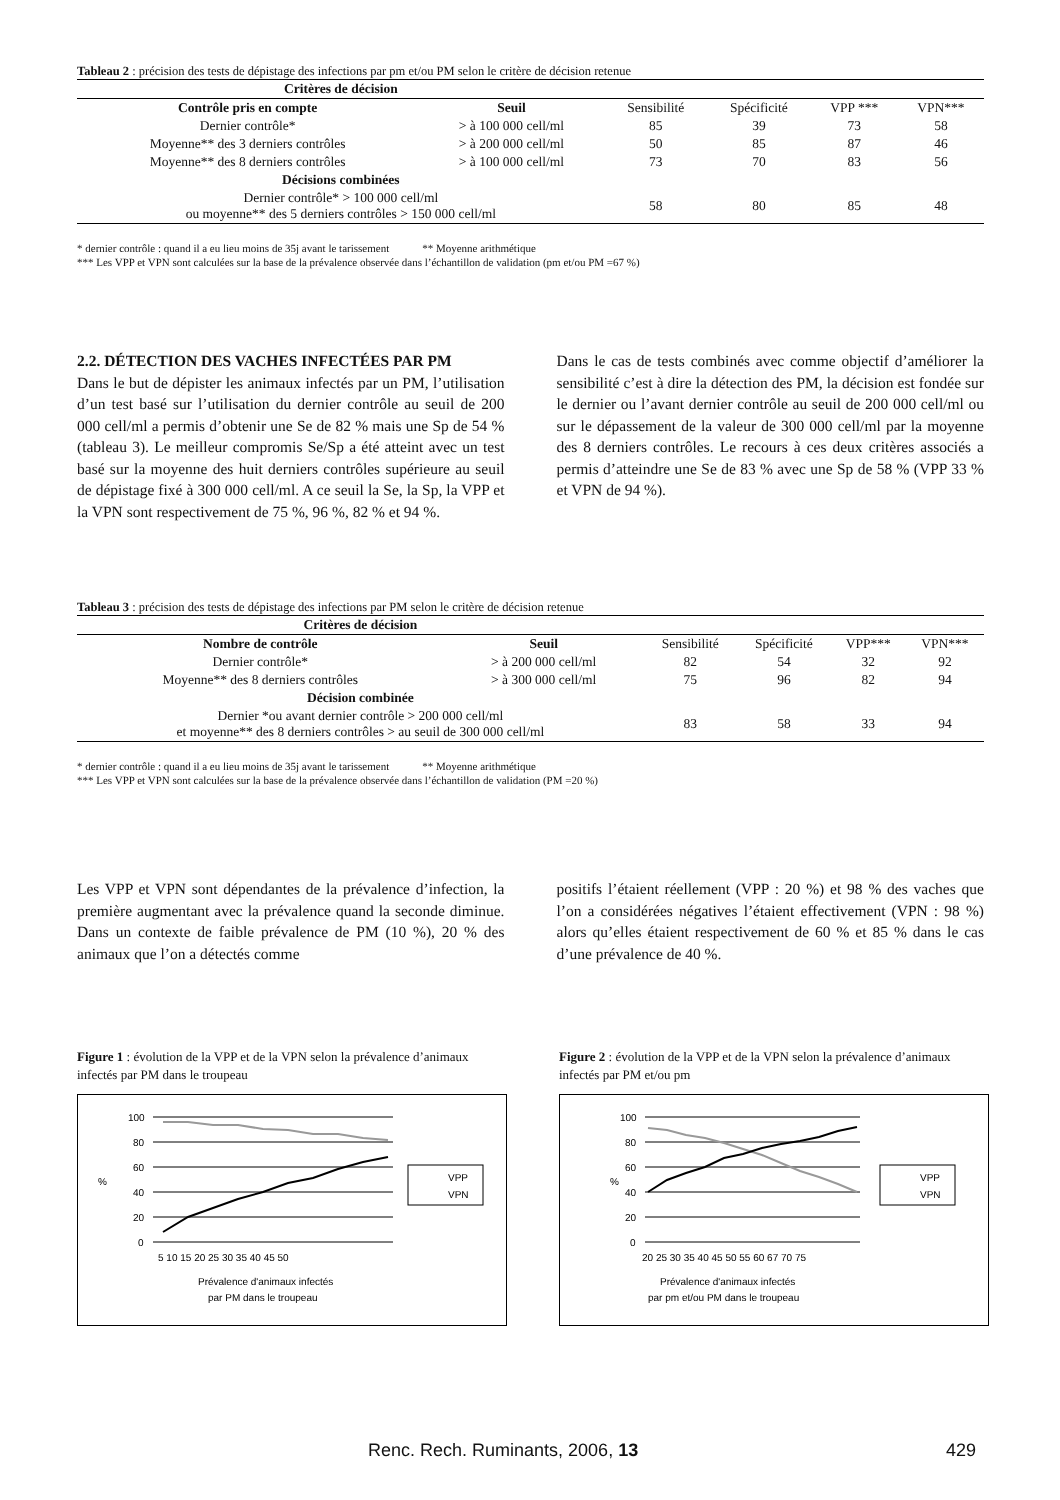Tableau 2 : précision des tests de dépistage des infections par pm et/ou PM selon le critère de décision retenue
| Critères de décision | | | | | |
| --- | --- | --- | --- | --- | --- |
| Contrôle pris en compte | Seuil | Sensibilité | Spécificité | VPP *** | VPN*** |
| Dernier contrôle* | > à 100 000 cell/ml | 85 | 39 | 73 | 58 |
| Moyenne** des 3 derniers contrôles | > à 200 000 cell/ml | 50 | 85 | 87 | 46 |
| Moyenne** des 8 derniers contrôles | > à 100 000 cell/ml | 73 | 70 | 83 | 56 |
| Décisions combinées | | | | | |
| Dernier contrôle* > 100 000 cell/ml ou moyenne** des 5 derniers contrôles > 150 000 cell/ml | | 58 | 80 | 85 | 48 |
* dernier contrôle : quand il a eu lieu moins de 35j avant le tarissement ** Moyenne arithmétique
*** Les VPP et VPN sont calculées sur la base de la prévalence observée dans l’échantillon de validation (pm et/ou PM =67 %)
2.2. DÉTECTION DES VACHES INFECTÉES PAR PM
Dans le but de dépister les animaux infectés par un PM, l’utilisation d’un test basé sur l’utilisation du dernier contrôle au seuil de 200 000 cell/ml a permis d’obtenir une Se de 82 % mais une Sp de 54 % (tableau 3). Le meilleur compromis Se/Sp a été atteint avec un test basé sur la moyenne des huit derniers contrôles supérieure au seuil de dépistage fixé à 300 000 cell/ml. A ce seuil la Se, la Sp, la VPP et la VPN sont respectivement de 75 %, 96 %, 82 % et 94 %.
Dans le cas de tests combinés avec comme objectif d’améliorer la sensibilité c’est à dire la détection des PM, la décision est fondée sur le dernier ou l’avant dernier contrôle au seuil de 200 000 cell/ml ou sur le dépassement de la valeur de 300 000 cell/ml par la moyenne des 8 derniers contrôles. Le recours à ces deux critères associés a permis d’atteindre une Se de 83 % avec une Sp de 58 % (VPP 33 % et VPN de 94 %).
Tableau 3 : précision des tests de dépistage des infections par PM selon le critère de décision retenue
| Critères de décision | | | | | |
| --- | --- | --- | --- | --- | --- |
| Nombre de contrôle | Seuil | Sensibilité | Spécificité | VPP*** | VPN*** |
| Dernier contrôle* | > à 200 000 cell/ml | 82 | 54 | 32 | 92 |
| Moyenne** des 8 derniers contrôles | > à 300 000 cell/ml | 75 | 96 | 82 | 94 |
| Décision combinée | | | | | |
| Dernier *ou avant dernier contrôle > 200 000 cell/ml et moyenne** des 8 derniers contrôles > au seuil de 300 000 cell/ml | | 83 | 58 | 33 | 94 |
* dernier contrôle : quand il a eu lieu moins de 35j avant le tarissement ** Moyenne arithmétique
*** Les VPP et VPN sont calculées sur la base de la prévalence observée dans l’échantillon de validation (PM =20 %)
Les VPP et VPN sont dépendantes de la prévalence d’infection, la première augmentant avec la prévalence quand la seconde diminue. Dans un contexte de faible prévalence de PM (10 %), 20 % des animaux que l’on a détectés comme
positifs l’étaient réellement (VPP : 20 %) et 98 % des vaches que l’on a considérées négatives l’étaient effectivement (VPN : 98 %) alors qu’elles étaient respectivement de 60 % et 85 % dans le cas d’une prévalence de 40 %.
Figure 1 : évolution de la VPP et de la VPN selon la prévalence d’animaux infectés par PM dans le troupeau
100
80
60
40
20
0
%
5 10 15 20 25 30 35 40 45 50
Prévalence d'animaux infectés
par PM dans le troupeau
VPP
VPN
Figure 2 : évolution de la VPP et de la VPN selon la prévalence d’animaux infectés par PM et/ou pm
100
80
60
40
20
0
%
20 25 30 35 40 45 50 55 60 67 70 75
Prévalence d'animaux infectés
par pm et/ou PM dans le troupeau
VPP
VPN
Renc. Rech. Ruminants, 2006, 13 429